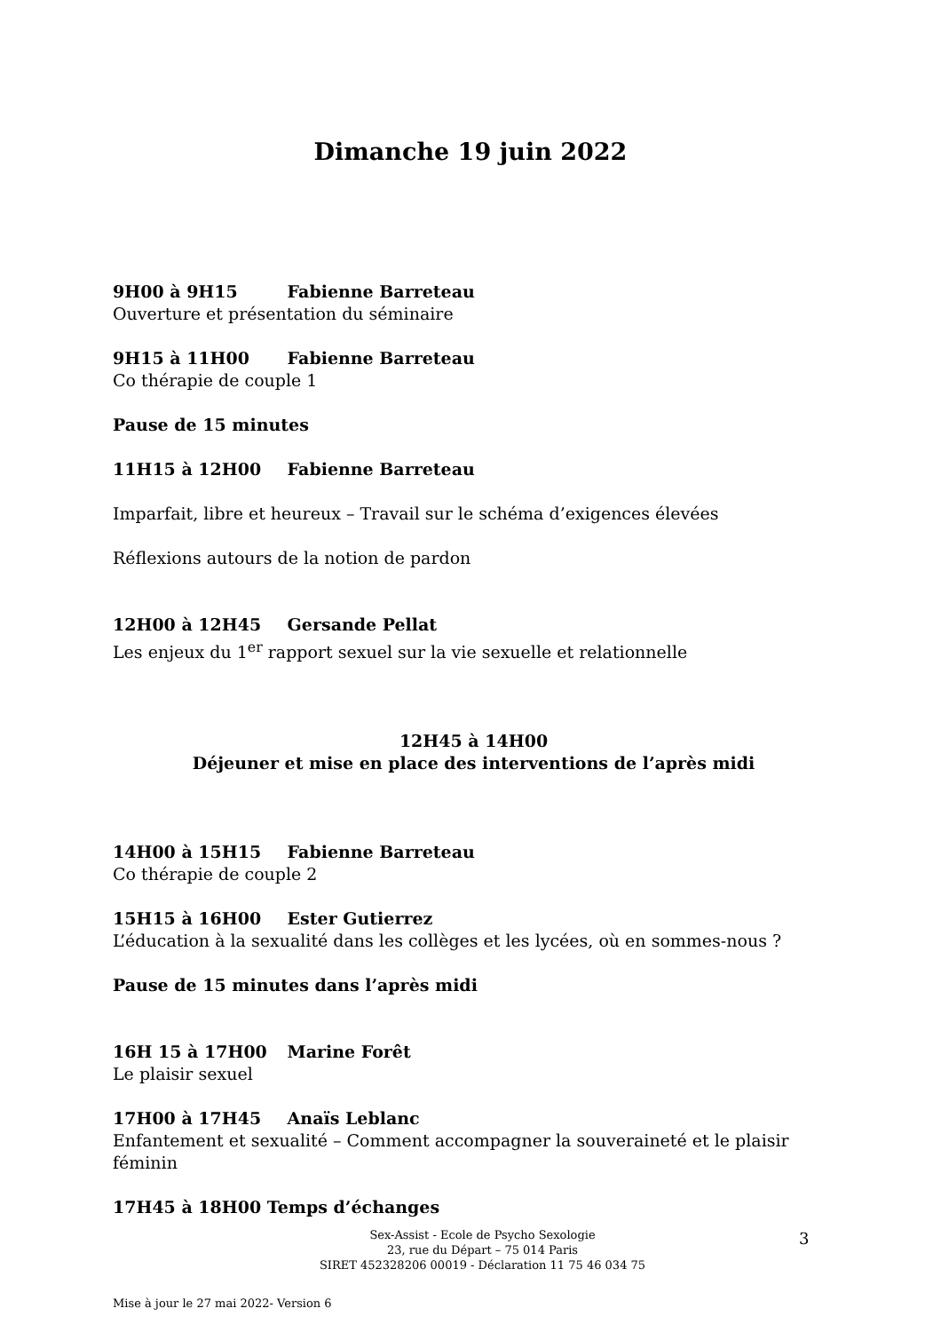Dimanche 19 juin 2022
9H00 à 9H15 Fabienne Barreteau
Ouverture et présentation du séminaire
9H15 à 11H00 Fabienne Barreteau
Co thérapie de couple 1
Pause de 15 minutes
11H15 à 12H00 Fabienne Barreteau
Imparfait, libre et heureux – Travail sur le schéma d’exigences élevées
Réflexions autours de la notion de pardon
12H00 à 12H45 Gersande Pellat
Les enjeux du 1<sup>er</sup> rapport sexuel sur la vie sexuelle et relationnelle
12H45 à 14H00
Déjeuner et mise en place des interventions de l’après midi
14H00 à 15H15 Fabienne Barreteau
Co thérapie de couple 2
15H15 à 16H00 Ester Gutierrez
L’éducation à la sexualité dans les collèges et les lycées, où en sommes-nous ?
Pause de 15 minutes dans l’après midi
16H 15 à 17H00 Marine Forêt
Le plaisir sexuel
17H00 à 17H45 Anaïs Leblanc
Enfantement et sexualité – Comment accompagner la souveraineté et le plaisir féminin
17H45 à 18H00 Temps d’échanges
Sex-Assist - Ecole de Psycho Sexologie
23, rue du Départ – 75 014 Paris
SIRET 452328206 00019 - Déclaration 11 75 46 034 75
3
Mise à jour le 27 mai 2022- Version 6